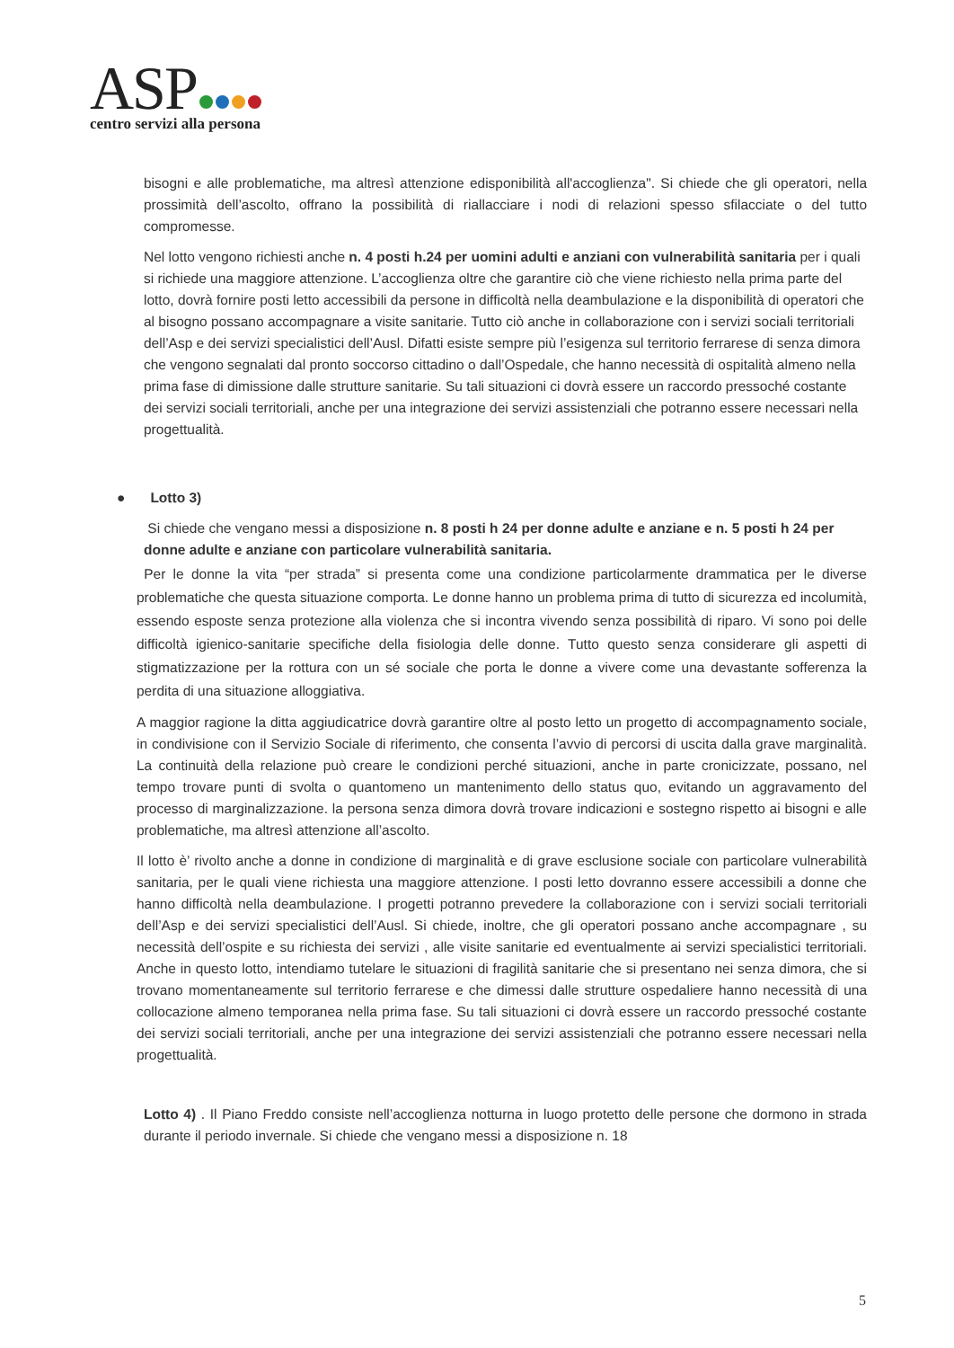ASP
centro servizi alla persona
bisogni e alle problematiche, ma altresì attenzione edisponibilità all'accoglienza". Si chiede che gli operatori, nella prossimità dell’ascolto, offrano la possibilità di riallacciare i nodi di relazioni spesso sfilacciate o del tutto compromesse.
Nel lotto vengono richiesti anche n. 4 posti h.24 per uomini adulti e anziani con vulnerabilità sanitaria per i quali si richiede una maggiore attenzione. L’accoglienza oltre che garantire ciò che viene richiesto nella prima parte del lotto, dovrà fornire posti letto accessibili da persone in difficoltà nella deambulazione e la disponibilità di operatori che al bisogno possano accompagnare a visite sanitarie. Tutto ciò anche in collaborazione con i servizi sociali territoriali dell’Asp e dei servizi specialistici dell’Ausl. Difatti esiste sempre più l’esigenza sul territorio ferrarese di senza dimora che vengono segnalati dal pronto soccorso cittadino o dall’Ospedale, che hanno necessità di ospitalità almeno nella prima fase di dimissione dalle strutture sanitarie. Su tali situazioni ci dovrà essere un raccordo pressoché costante dei servizi sociali territoriali, anche per una integrazione dei servizi assistenziali che potranno essere necessari nella progettualità.
● Lotto 3)
Si chiede che vengano messi a disposizione n. 8 posti h 24 per donne adulte e anziane e n. 5 posti h 24 per donne adulte e anziane con particolare vulnerabilità sanitaria.
Per le donne la vita “per strada” si presenta come una condizione particolarmente drammatica per le diverse problematiche che questa situazione comporta. Le donne hanno un problema prima di tutto di sicurezza ed incolumità, essendo esposte senza protezione alla violenza che si incontra vivendo senza possibilità di riparo. Vi sono poi delle difficoltà igienico-sanitarie specifiche della fisiologia delle donne. Tutto questo senza considerare gli aspetti di stigmatizzazione per la rottura con un sé sociale che porta le donne a vivere come una devastante sofferenza la perdita di una situazione alloggiativa.
A maggior ragione la ditta aggiudicatrice dovrà garantire oltre al posto letto un progetto di accompagnamento sociale, in condivisione con il Servizio Sociale di riferimento, che consenta l’avvio di percorsi di uscita dalla grave marginalità. La continuità della relazione può creare le condizioni perché situazioni, anche in parte cronicizzate, possano, nel tempo trovare punti di svolta o quantomeno un mantenimento dello status quo, evitando un aggravamento del processo di marginalizzazione. la persona senza dimora dovrà trovare indicazioni e sostegno rispetto ai bisogni e alle problematiche, ma altresì attenzione all’ascolto.
Il lotto è’ rivolto anche a donne in condizione di marginalità e di grave esclusione sociale con particolare vulnerabilità sanitaria, per le quali viene richiesta una maggiore attenzione. I posti letto dovranno essere accessibili a donne che hanno difficoltà nella deambulazione. I progetti potranno prevedere la collaborazione con i servizi sociali territoriali dell’Asp e dei servizi specialistici dell’Ausl. Si chiede, inoltre, che gli operatori possano anche accompagnare , su necessità dell’ospite e su richiesta dei servizi , alle visite sanitarie ed eventualmente ai servizi specialistici territoriali. Anche in questo lotto, intendiamo tutelare le situazioni di fragilità sanitarie che si presentano nei senza dimora, che si trovano momentaneamente sul territorio ferrarese e che dimessi dalle strutture ospedaliere hanno necessità di una collocazione almeno temporanea nella prima fase. Su tali situazioni ci dovrà essere un raccordo pressoché costante dei servizi sociali territoriali, anche per una integrazione dei servizi assistenziali che potranno essere necessari nella progettualità.
Lotto 4) . Il Piano Freddo consiste nell’accoglienza notturna in luogo protetto delle persone che dormono in strada durante il periodo invernale. Si chiede che vengano messi a disposizione n. 18
5